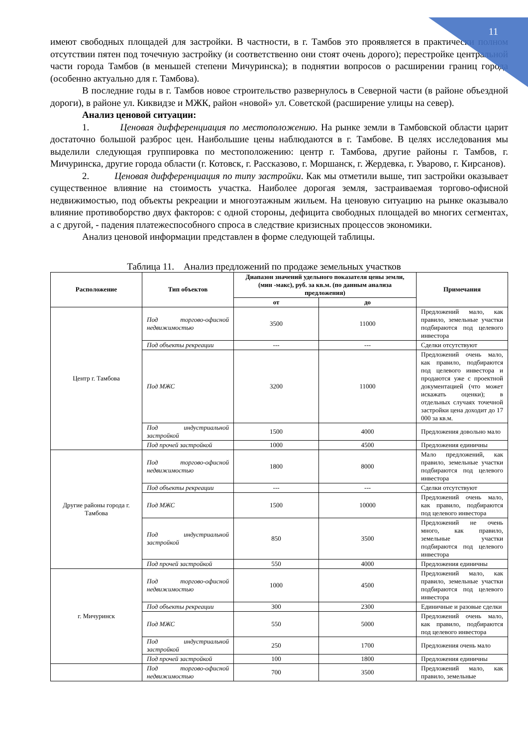11
имеют свободных площадей для застройки. В частности, в г. Тамбов это проявляется в практически полном отсутствии пятен под точечную застройку (и соответственно они стоят очень дорого); перестройке центральной части города Тамбов (в меньшей степени Мичуринска); в поднятии вопросов о расширении границ города (особенно актуально для г. Тамбова).
В последние годы в г. Тамбов новое строительство развернулось в Северной части (в районе объездной дороги), в районе ул. Киквидзе и МЖК, район «новой» ул. Советской (расширение улицы на север).
Анализ ценовой ситуации:
1. Ценовая дифференциация по местоположению. На рынке земли в Тамбовской области царит достаточно большой разброс цен. Наибольшие цены наблюдаются в г. Тамбове. В целях исследования мы выделили следующая группировка по местоположению: центр г. Тамбова, другие районы г. Тамбов, г. Мичуринска, другие города области (г. Котовск, г. Рассказово, г. Моршанск, г. Жердевка, г. Уварово, г. Кирсанов).
2. Ценовая дифференциация по типу застройки. Как мы отметили выше, тип застройки оказывает существенное влияние на стоимость участка. Наиболее дорогая земля, застраиваемая торгово-офисной недвижимостью, под объекты рекреации и многоэтажным жильем. На ценовую ситуацию на рынке оказывало влияние противоборство двух факторов: с одной стороны, дефицита свободных площадей во многих сегментах, а с другой, - падения платежеспособного спроса в следствие кризисных процессов экономики.
Анализ ценовой информации представлен в форме следующей таблицы.
Таблица 11. Анализ предложений по продаже земельных участков
| Расположение | Тип объектов | Диапазон значений удельного показателя цены земли, (мин -макс), руб. за кв.м. (по данным анализа предложения) | | Примечания |
| --- | --- | --- | --- | --- |
| | | от | до | |
| Центр г. Тамбова | Под торгово-офисной недвижимостью | 3500 | 11000 | Предложений мало, как правило, земельные участки подбираются под целевого инвестора |
| | Под объекты рекреации | --- | --- | Сделки отсутствуют |
| | Под МЖС | 3200 | 11000 | Предложений очень мало, как правило, подбираются под целевого инвестора и продаются уже с проектной документацией (что может искажать оценки); в отдельных случаях точечной застройки цена доходит до 17 000 за кв.м. |
| | Под индустриальной застройкой | 1500 | 4000 | Предложения довольно мало |
| | Под прочей застройкой | 1000 | 4500 | Предложения единичны |
| Другие районы города г. Тамбова | Под торгово-офисной недвижимостью | 1800 | 8000 | Мало предложений, как правило, земельные участки подбираются под целевого инвестора |
| | Под объекты рекреации | --- | --- | Сделки отсутствуют |
| | Под МЖС | 1500 | 10000 | Предложений очень мало, как правило, подбираются под целевого инвестора |
| | Под индустриальной застройкой | 850 | 3500 | Предложений не очень много, как правило, земельные участки подбираются под целевого инвестора |
| | Под прочей застройкой | 550 | 4000 | Предложения единичны |
| г. Мичуринск | Под торгово-офисной недвижимостью | 1000 | 4500 | Предложений мало, как правило, земельные участки подбираются под целевого инвестора |
| | Под объекты рекреации | 300 | 2300 | Единичные и разовые сделки |
| | Под МЖС | 550 | 5000 | Предложений очень мало, как правило, подбираются под целевого инвестора |
| | Под индустриальной застройкой | 250 | 1700 | Предложения очень мало |
| | Под прочей застройкой | 100 | 1800 | Предложения единичны |
| | Под торгово-офисной недвижимостью | 700 | 3500 | Предложений мало, как правило, земельные |